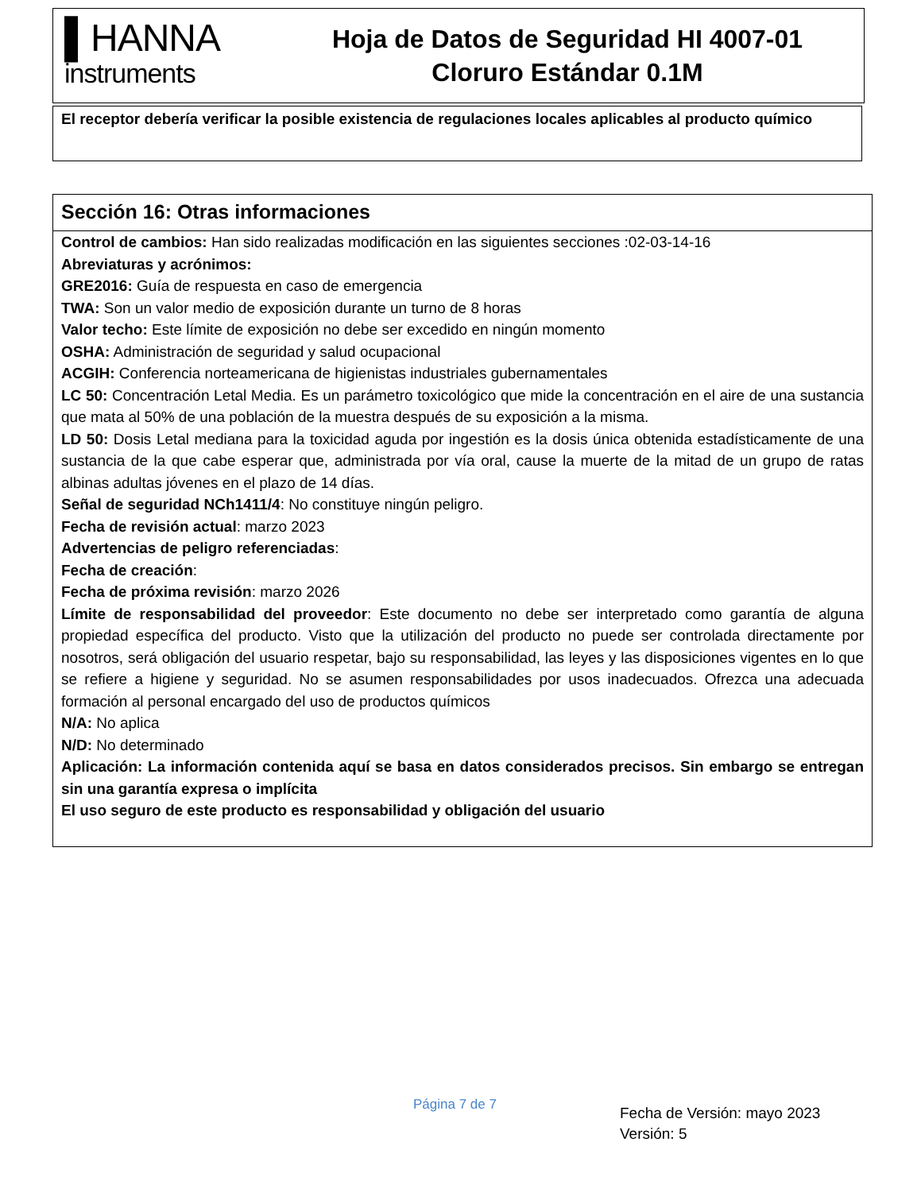▌HANNA
instruments
Hoja de Datos de Seguridad HI 4007-01
Cloruro Estándar 0.1M
El receptor debería verificar la posible existencia de regulaciones locales aplicables al producto químico
Sección 16: Otras informaciones
Control de cambios: Han sido realizadas modificación en las siguientes secciones :02-03-14-16
Abreviaturas y acrónimos:
GRE2016: Guía de respuesta en caso de emergencia
TWA: Son un valor medio de exposición durante un turno de 8 horas
Valor techo: Este límite de exposición no debe ser excedido en ningún momento
OSHA: Administración de seguridad y salud ocupacional
ACGIH: Conferencia norteamericana de higienistas industriales gubernamentales
LC 50: Concentración Letal Media. Es un parámetro toxicológico que mide la concentración en el aire de una sustancia que mata al 50% de una población de la muestra después de su exposición a la misma.
LD 50: Dosis Letal mediana para la toxicidad aguda por ingestión es la dosis única obtenida estadísticamente de una sustancia de la que cabe esperar que, administrada por vía oral, cause la muerte de la mitad de un grupo de ratas albinas adultas jóvenes en el plazo de 14 días.
Señal de seguridad NCh1411/4: No constituye ningún peligro.
Fecha de revisión actual: marzo 2023
Advertencias de peligro referenciadas:
Fecha de creación:
Fecha de próxima revisión: marzo 2026
Límite de responsabilidad del proveedor: Este documento no debe ser interpretado como garantía de alguna propiedad específica del producto. Visto que la utilización del producto no puede ser controlada directamente por nosotros, será obligación del usuario respetar, bajo su responsabilidad, las leyes y las disposiciones vigentes en lo que se refiere a higiene y seguridad. No se asumen responsabilidades por usos inadecuados. Ofrezca una adecuada formación al personal encargado del uso de productos químicos
N/A: No aplica
N/D: No determinado
Aplicación: La información contenida aquí se basa en datos considerados precisos. Sin embargo se entregan sin una garantía expresa o implícita
El uso seguro de este producto es responsabilidad y obligación del usuario
Página 7 de 7
Fecha de Versión: mayo 2023
Versión: 5